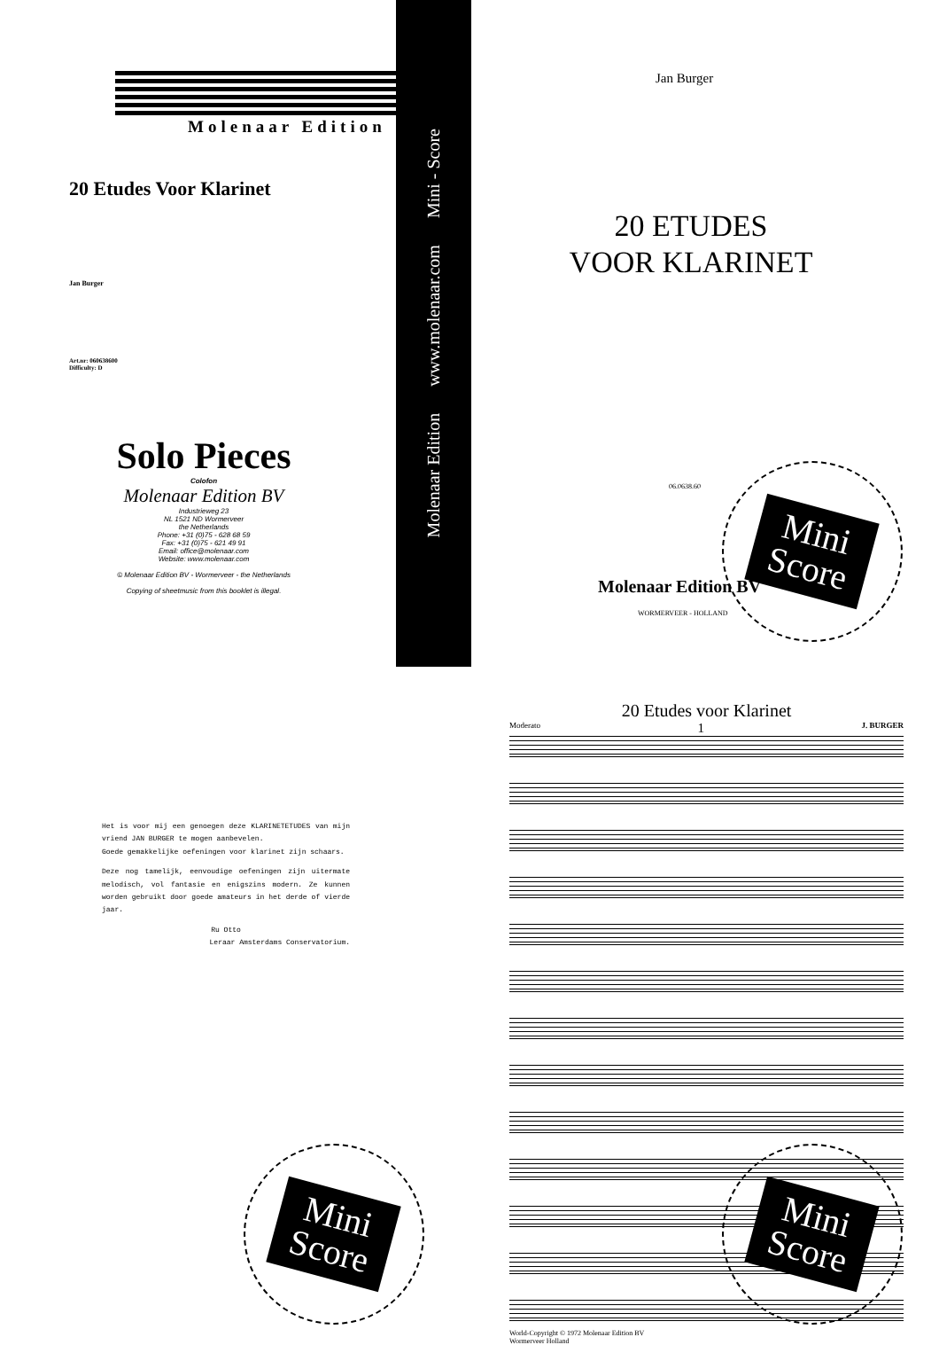Molenaar Edition
Molenaar Edition www.molenaar.com Mini - Score
20 Etudes Voor Klarinet
Jan Burger
Art.nr: 060638600
Difficulty: D
Solo Pieces
Colofon
Molenaar Edition BV
Industrieweg 23
NL 1521 ND Wormerveer
the Netherlands
Phone: +31 (0)75 - 628 68 59
Fax: +31 (0)75 - 621 49 91
Email: office@molenaar.com
Website: www.molenaar.com
© Molenaar Edition BV - Wormerveer - the Netherlands
Copying of sheetmusic from this booklet is illegal.
Jan Burger
20 ETUDES
VOOR KLARINET
06.0638.60
Molenaar Edition BV
WORMERVEER - HOLLAND
Mini
Score
Het is voor mij een genoegen deze KLARINETETUDES van mijn vriend JAN BURGER te mogen aanbevelen.
Goede gemakkelijke oefeningen voor klarinet zijn schaars.
Deze nog tamelijk, eenvoudige oefeningen zijn uitermate melodisch, vol fantasie en enigszins modern. Ze kunnen worden gebruikt door goede amateurs in het derde of vierde jaar.
Ru Otto
Leraar Amsterdams Conservatorium.
Mini
Score
20 Etudes voor Klarinet
Moderato 1 J. BURGER
World-Copyright © 1972 Molenaar Edition BV
Wormerveer Holland
Mini
Score